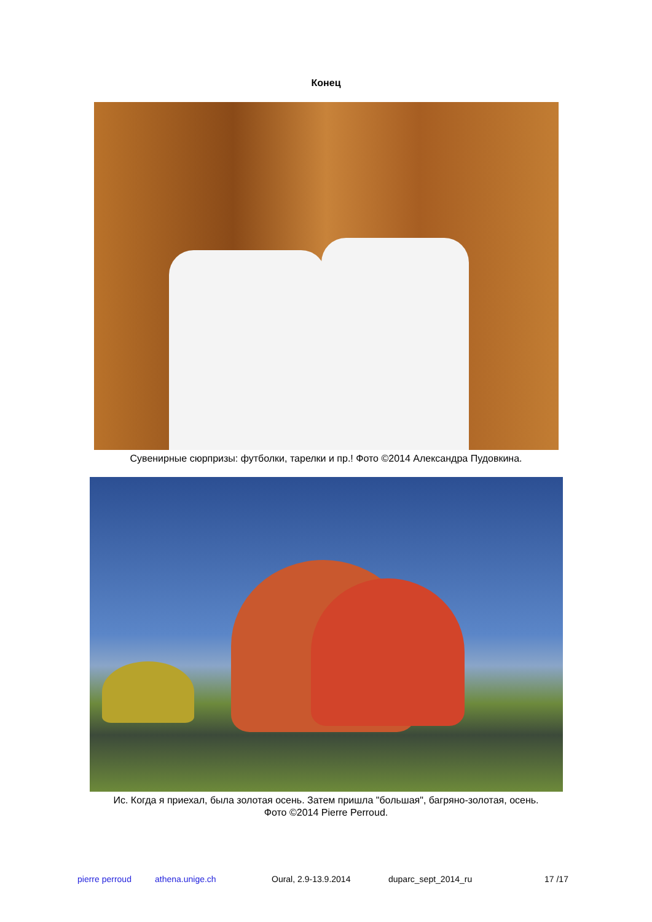Конец
Сувенирные сюрпризы: футболки, тарелки и пр.! Фото ©2014 Александра Пудовкина.
Ис. Когда я приехал, была золотая осень. Затем пришла "большая", багряно-золотая, осень.
Фото ©2014 Pierre Perroud.
pierre perroud athena.unige.ch Oural, 2.9-13.9.2014 duparc_sept_2014_ru 17 /17